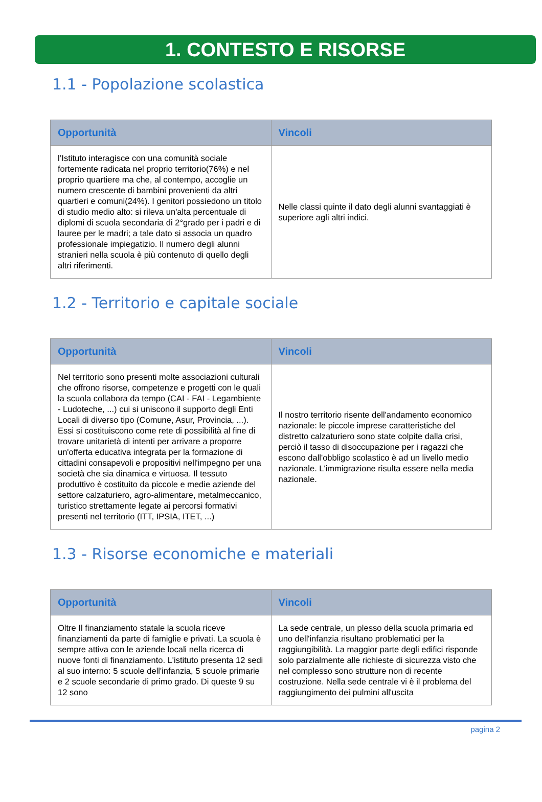1. CONTESTO E RISORSE
1.1 - Popolazione scolastica
| Opportunità | Vincoli |
| --- | --- |
| l’Istituto interagisce con una comunità sociale fortemente radicata nel proprio territorio(76%) e nel proprio quartiere ma che, al contempo, accoglie un numero crescente di bambini provenienti da altri quartieri e comuni(24%). I genitori possiedono un titolo di studio medio alto: si rileva un'alta percentuale di diplomi di scuola secondaria di 2°grado per i padri e di lauree per le madri; a tale dato si associa un quadro professionale impiegatizio. Il numero degli alunni stranieri nella scuola è più contenuto di quello degli altri riferimenti. | Nelle classi quinte il dato degli alunni svantaggiati è superiore agli altri indici. |
1.2 - Territorio e capitale sociale
| Opportunità | Vincoli |
| --- | --- |
| Nel territorio sono presenti molte associazioni culturali che offrono risorse, competenze e progetti con le quali la scuola collabora da tempo (CAI - FAI - Legambiente - Ludoteche, ...) cui si uniscono il supporto degli Enti Locali di diverso tipo (Comune, Asur, Provincia, ...). Essi si costituiscono come rete di possibilità al fine di trovare unitarietà di intenti per arrivare a proporre un'offerta educativa integrata per la formazione di cittadini consapevoli e propositivi nell'impegno per una società che sia dinamica e virtuosa. Il tessuto produttivo è costituito da piccole e medie aziende del settore calzaturiero, agro-alimentare, metalmeccanico, turistico strettamente legate ai percorsi formativi presenti nel territorio (ITT, IPSIA, ITET, ...) | Il nostro territorio risente dell'andamento economico nazionale: le piccole imprese caratteristiche del distretto calzaturiero sono state colpite dalla crisi, perciò il tasso di disoccupazione per i ragazzi che escono dall'obbligo scolastico è ad un livello medio nazionale. L'immigrazione risulta essere nella media nazionale. |
1.3 - Risorse economiche e materiali
| Opportunità | Vincoli |
| --- | --- |
| Oltre Il finanziamento statale la scuola riceve finanziamenti da parte di famiglie e privati. La scuola è sempre attiva con le aziende locali nella ricerca di nuove fonti di finanziamento. L'istituto presenta 12 sedi al suo interno: 5 scuole dell'infanzia, 5 scuole primarie e 2 scuole secondarie di primo grado. Di queste 9 su 12 sono | La sede centrale, un plesso della scuola primaria ed uno dell'infanzia risultano problematici per la raggiungibilità. La maggior parte degli edifici risponde solo parzialmente alle richieste di sicurezza visto che nel complesso sono strutture non di recente costruzione. Nella sede centrale vi è il problema del raggiungimento dei pulmini all'uscita |
pagina 2